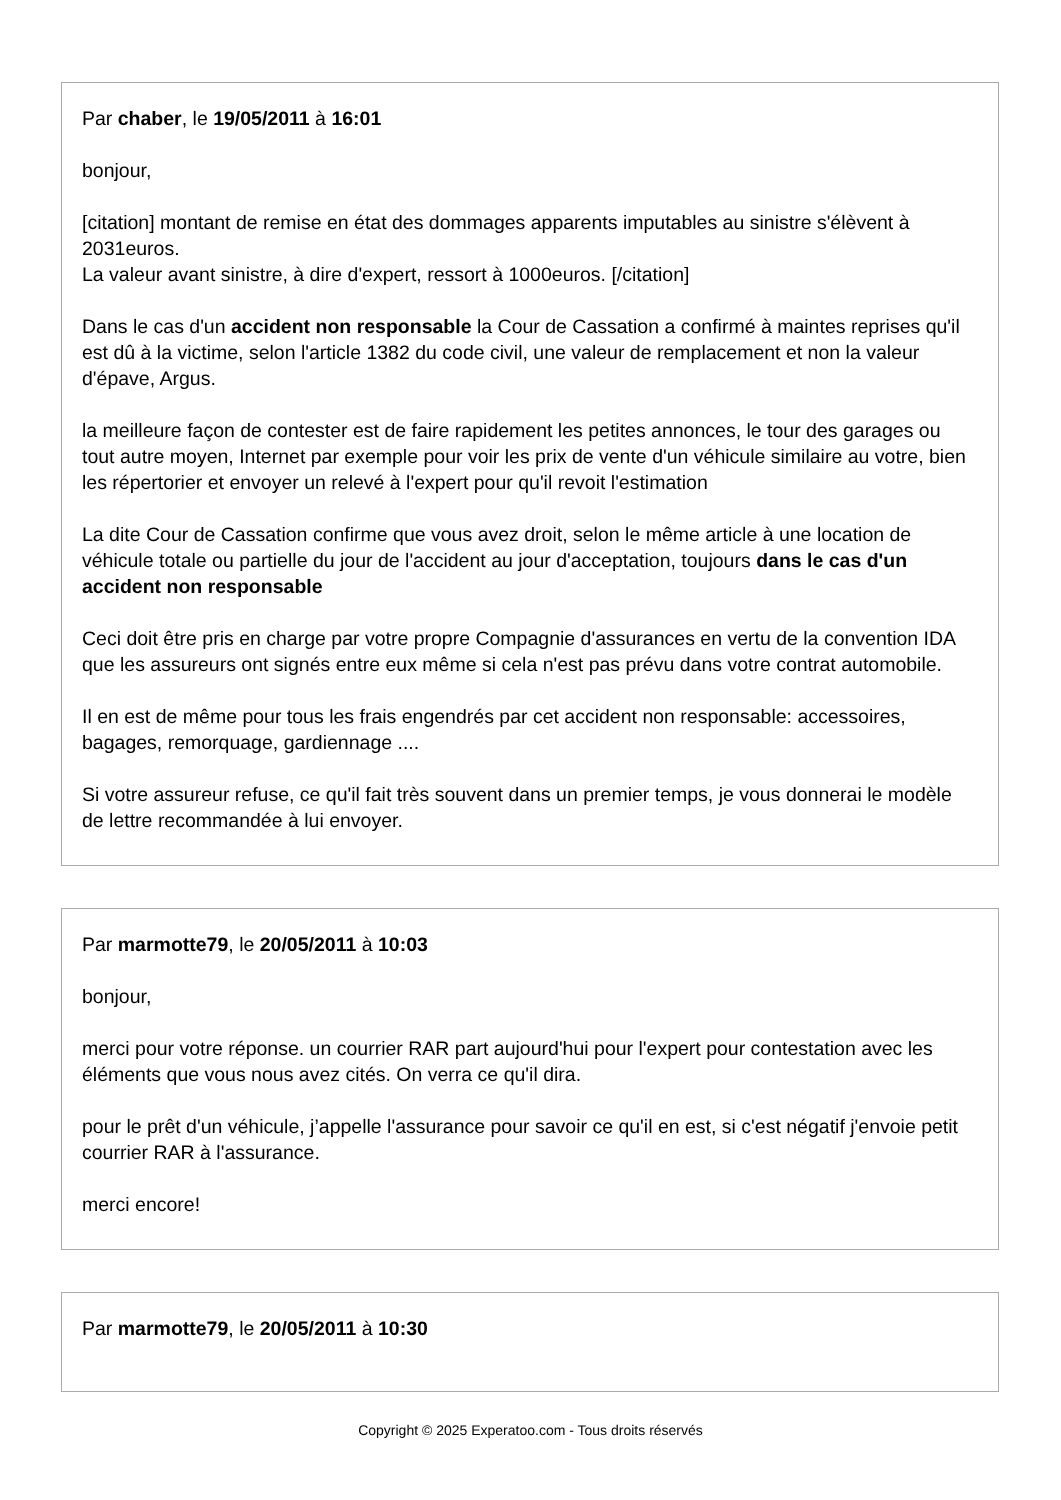Par chaber, le 19/05/2011 à 16:01
bonjour,
[citation] montant de remise en état des dommages apparents imputables au sinistre s'élèvent à 2031euros.
La valeur avant sinistre, à dire d'expert, ressort à 1000euros. [/citation]
Dans le cas d'un accident non responsable la Cour de Cassation a confirmé à maintes reprises qu'il est dû à la victime, selon l'article 1382 du code civil, une valeur de remplacement et non la valeur d'épave, Argus.
la meilleure façon de contester est de faire rapidement les petites annonces, le tour des garages ou tout autre moyen, Internet par exemple pour voir les prix de vente d'un véhicule similaire au votre, bien les répertorier et envoyer un relevé à l'expert pour qu'il revoit l'estimation
La dite Cour de Cassation confirme que vous avez droit, selon le même article à une location de véhicule totale ou partielle du jour de l'accident au jour d'acceptation, toujours dans le cas d'un accident non responsable
Ceci doit être pris en charge par votre propre Compagnie d'assurances en vertu de la convention IDA que les assureurs ont signés entre eux même si cela n'est pas prévu dans votre contrat automobile.
Il en est de même pour tous les frais engendrés par cet accident non responsable: accessoires, bagages, remorquage, gardiennage ....
Si votre assureur refuse, ce qu'il fait très souvent dans un premier temps, je vous donnerai le modèle de lettre recommandée à lui envoyer.
Par marmotte79, le 20/05/2011 à 10:03
bonjour,
merci pour votre réponse. un courrier RAR part aujourd'hui pour l'expert pour contestation avec les éléments que vous nous avez cités. On verra ce qu'il dira.
pour le prêt d'un véhicule, j’appelle l'assurance pour savoir ce qu'il en est, si c'est négatif j'envoie petit courrier RAR à l'assurance.
merci encore!
Par marmotte79, le 20/05/2011 à 10:30
Copyright © 2025 Experatoo.com - Tous droits réservés